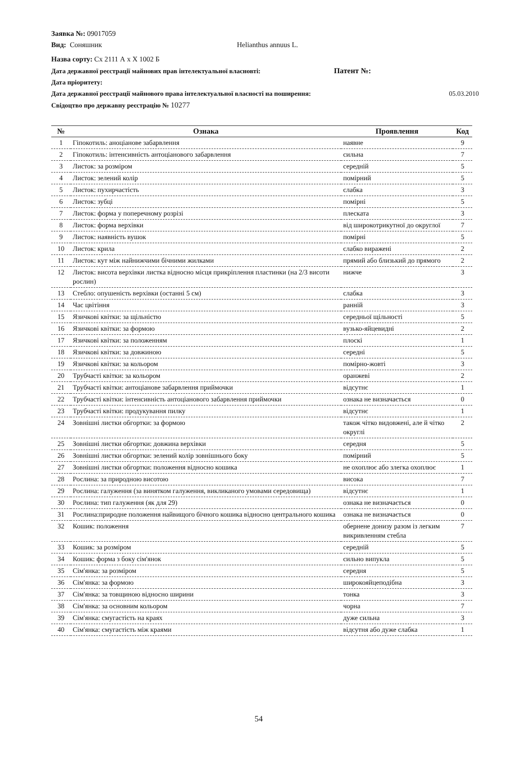Заявка №: 09017059
Вид: Соняшник Helianthus annuus L.
Назва сорту: Сх 2111 А х Х 1002 Б
Дата державної реєстрації майнових прав інтелектуальної власновті: Патент №:
Дата пріоритету:
Дата державної реєстрації майнового права інтелектуальної власності на поширення: 05.03.2010
Свідоцтво про державну реєстрацію № 10277
| № | Ознака | Проявлення | Код |
| --- | --- | --- | --- |
| 1 | Гіпокотиль: аноціанове забарвлення | наявне | 9 |
| 2 | Гіпокотиль: інтенсивність антоціанового забарвлення | сильна | 7 |
| 3 | Листок: за розміром | середній | 5 |
| 4 | Листок: зелений колір | помірний | 5 |
| 5 | Листок: пухирчастість | слабка | 3 |
| 6 | Листок: зубці | помірні | 5 |
| 7 | Листок: форма у поперечному розрізі | плеската | 3 |
| 8 | Листок: форма верхівки | від широкотрикутної до округлої | 7 |
| 9 | Листок: наявність вушок | помірні | 5 |
| 10 | Листок: крила | слабко виражені | 2 |
| 11 | Листок: кут між найнижчими бічними жилками | прямий або близький до прямого | 2 |
| 12 | Листок: висота верхівки листка відносно місця прикріплення пластинки (на 2/3 висоти рослин) | нижче | 3 |
| 13 | Стебло: опушеність верхівки (останні 5 см) | слабка | 3 |
| 14 | Час цвітіння | ранній | 3 |
| 15 | Язичкові квітки: за щільністю | середньої щільності | 5 |
| 16 | Язичкові квітки: за формою | вузько-яйцевидні | 2 |
| 17 | Язичкові квітки: за положенням | плоскі | 1 |
| 18 | Язичкові квітки: за довжиною | середні | 5 |
| 19 | Язичкові квітки: за кольором | помірно-жовті | 3 |
| 20 | Трубчасті квітки: за кольором | оранжеві | 2 |
| 21 | Трубчасті квітки: антоціанове забарвлення приймочки | відсутнє | 1 |
| 22 | Трубчасті квітки: інтенсивність антоціанового забарвлення приймочки | ознака не визначається | 0 |
| 23 | Трубчасті квітки: продукування пилку | відсутнє | 1 |
| 24 | Зовнішні листки обгортки: за формою | також чітко видовжені, але й чітко округлі | 2 |
| 25 | Зовнішні листки обгортки: довжина верхівки | середня | 5 |
| 26 | Зовнішні листки обгортки: зелений колір зовнішнього боку | помірний | 5 |
| 27 | Зовнішні листки обгортки: положення відносно кошика | не охоплює або злегка охоплює | 1 |
| 28 | Рослина: за природною висотою | висока | 7 |
| 29 | Рослина: галуження (за винятком галуження, викликаного умовами середовища) | відсутнє | 1 |
| 30 | Рослина: тип галуження (як для 29) | ознака не визначається | 0 |
| 31 | Рослина:природне положення найвищого бічного кошика відносно центрального кошика | ознака не визначається | 0 |
| 32 | Кошик: положення | обернене донизу разом із легким викривленням стебла | 7 |
| 33 | Кошик: за розміром | середній | 5 |
| 34 | Кошик: форма з боку сім'янок | сильно випукла | 5 |
| 35 | Сім'янка: за розміром | середня | 5 |
| 36 | Сім'янка: за формою | широкояйцеподібна | 3 |
| 37 | Сім'янка: за товщиною відносно ширини | тонка | 3 |
| 38 | Сім'янка: за основним кольором | чорна | 7 |
| 39 | Сім'янка: смугастість на краях | дуже сильна | 3 |
| 40 | Сім'янка: смугастість між краями | відсутня або дуже слабка | 1 |
54